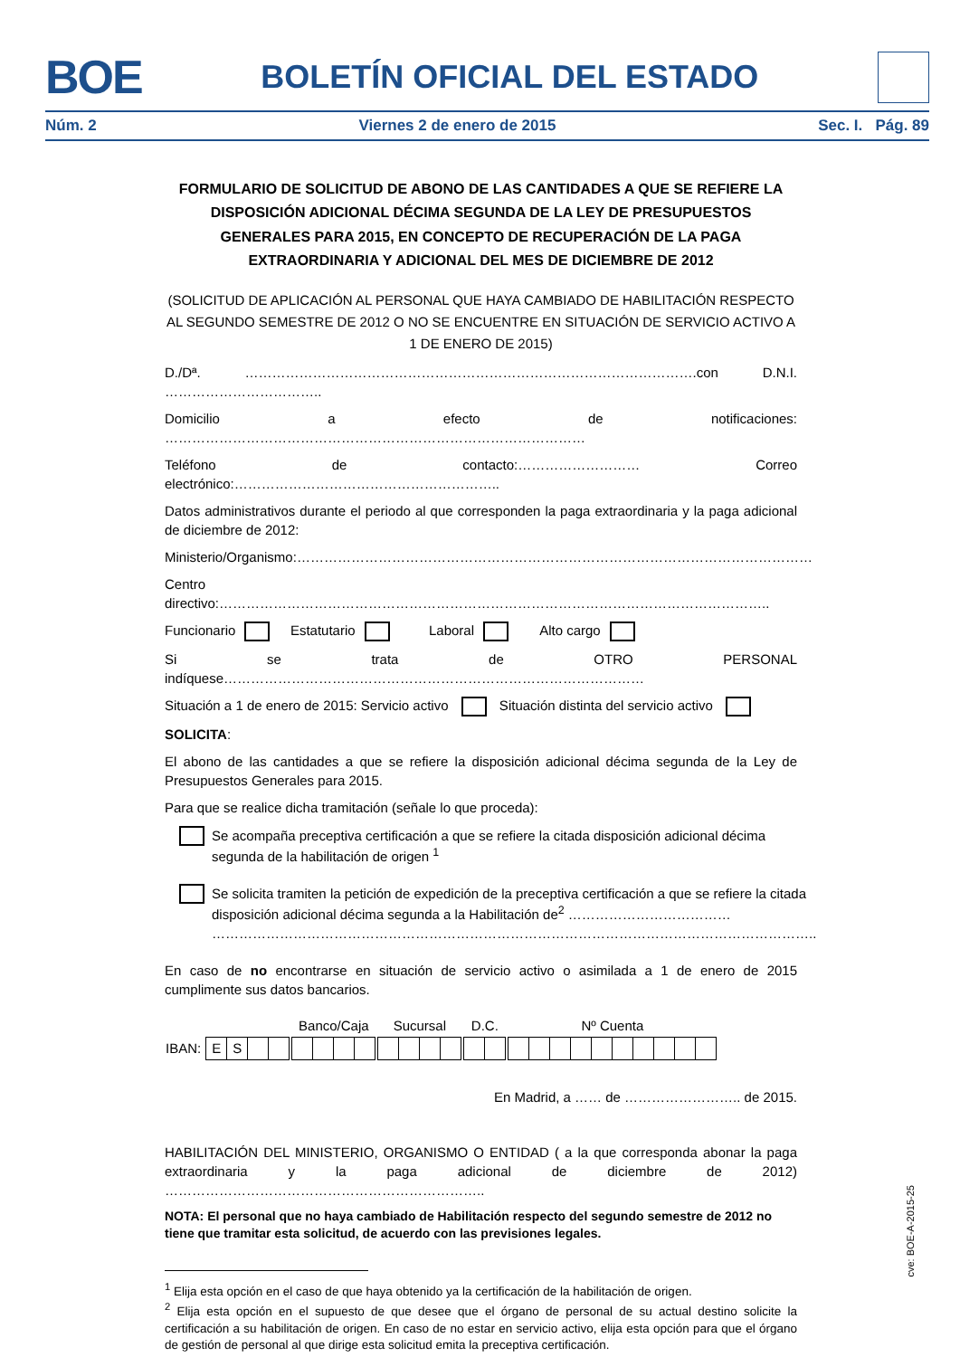BOE BOLETÍN OFICIAL DEL ESTADO
Núm. 2 Viernes 2 de enero de 2015 Sec. I. Pág. 89
FORMULARIO DE SOLICITUD DE ABONO DE LAS CANTIDADES A QUE SE REFIERE LA DISPOSICIÓN ADICIONAL DÉCIMA SEGUNDA DE LA LEY DE PRESUPUESTOS GENERALES PARA 2015, EN CONCEPTO DE RECUPERACIÓN DE LA PAGA EXTRAORDINARIA Y ADICIONAL DEL MES DE DICIEMBRE DE 2012
(SOLICITUD DE APLICACIÓN AL PERSONAL QUE HAYA CAMBIADO DE HABILITACIÓN RESPECTO AL SEGUNDO SEMESTRE DE 2012 O NO SE ENCUENTRE EN SITUACIÓN DE SERVICIO ACTIVO A 1 DE ENERO DE 2015)
D./Dª. ……………………………………………………………………………………….con D.N.I. ……………………………..
Domicilio a efecto de notificaciones: …………………………………………………………………………………
Teléfono de contacto:……………………… Correo electrónico:…………………………………………………..
Datos administrativos durante el periodo al que corresponden la paga extraordinaria y la paga adicional de diciembre de 2012:
Ministerio/Organismo:……………………………………………………………………………………………………
Centro directivo:…………………………………………………………………………………………………………..
Funcionario Estatutario Laboral Alto cargo
Si se trata de OTRO PERSONAL indíquese…………………………………………………………………………………
Situación a 1 de enero de 2015: Servicio activo Situación distinta del servicio activo
SOLICITA:
El abono de las cantidades a que se refiere la disposición adicional décima segunda de la Ley de Presupuestos Generales para 2015.
Para que se realice dicha tramitación (señale lo que proceda):
Se acompaña preceptiva certificación a que se refiere la citada disposición adicional décima segunda de la habilitación de origen <sup>1</sup>
Se solicita tramiten la petición de expedición de la preceptiva certificación a que se refiere la citada disposición adicional décima segunda a la Habilitación de<sup>2</sup> ………………………………
……………………………………………………………………………………………………………………..
En caso de no encontrarse en situación de servicio activo o asimilada a 1 de enero de 2015 cumplimente sus datos bancarios.
| | | | | | | Banco/Caja | | | | | Sucursal | | | | | D.C. | | | Nº Cuenta | | | | | | | | | |
| IBAN: | E | S | | | | | | | | | | | | | | | | | | | | | | | | | | |
En Madrid, a …… de …………………….. de 2015.
HABILITACIÓN DEL MINISTERIO, ORGANISMO O ENTIDAD ( a la que corresponda abonar la paga extraordinaria y la paga adicional de diciembre de 2012) ……………………………………………………………..
NOTA: El personal que no haya cambiado de Habilitación respecto del segundo semestre de 2012 no tiene que tramitar esta solicitud, de acuerdo con las previsiones legales.
<sup>1</sup> Elija esta opción en el caso de que haya obtenido ya la certificación de la habilitación de origen.
<sup>2</sup> Elija esta opción en el supuesto de que desee que el órgano de personal de su actual destino solicite la certificación a su habilitación de origen. En caso de no estar en servicio activo, elija esta opción para que el órgano de gestión de personal al que dirige esta solicitud emita la preceptiva certificación.
cve: BOE-A-2015-25